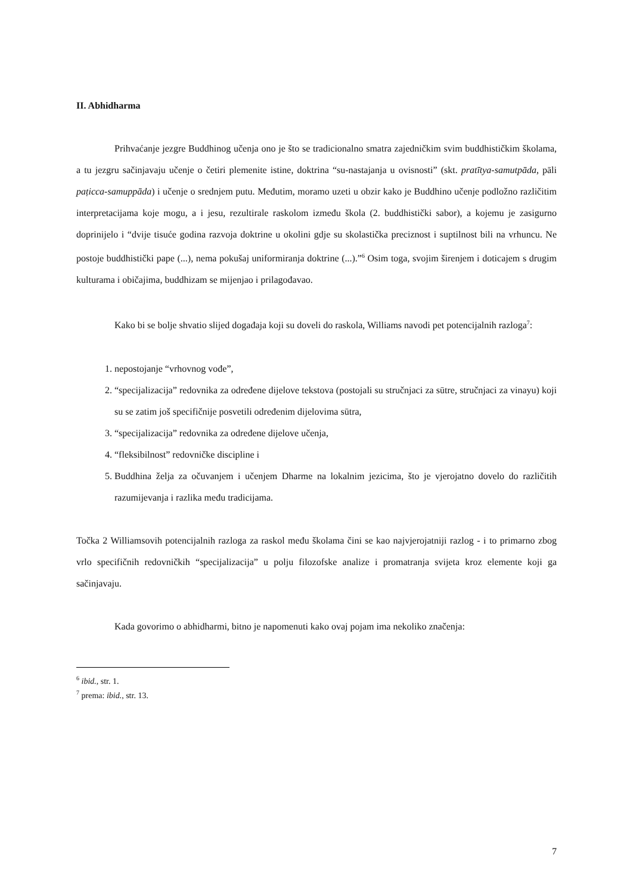II. Abhidharma
Prihvaćanje jezgre Buddhinog učenja ono je što se tradicionalno smatra zajedničkim svim buddhističkim školama, a tu jezgru sačinjavaju učenje o četiri plemenite istine, doktrina “su-nastajanja u ovisnosti” (skt. pratītya-samutpāda, pāli paṭicca-samuppāda) i učenje o srednjem putu. Međutim, moramo uzeti u obzir kako je Buddhino učenje podložno različitim interpretacijama koje mogu, a i jesu, rezultirale raskolom između škola (2. buddhistički sabor), a kojemu je zasigurno doprinijelo i “dvije tisuće godina razvoja doktrine u okolini gdje su skolastička preciznost i suptilnost bili na vrhuncu. Ne postoje buddhistički pape (...), nema pokušaj uniformiranja doktrine (...).”<sup>6</sup> Osim toga, svojim širenjem i doticajem s drugim kulturama i običajima, buddhizam se mijenjao i prilagođavao.
Kako bi se bolje shvatio slijed događaja koji su doveli do raskola, Williams navodi pet potencijalnih razloga<sup>7</sup>:
1. nepostojanje “vrhovnog vođe”,
2. “specijalizacija” redovnika za određene dijelove tekstova (postojali su stručnjaci za sūtre, stručnjaci za vinayu) koji su se zatim još specifičnije posvetili određenim dijelovima sūtra,
3. “specijalizacija” redovnika za određene dijelove učenja,
4. “fleksibilnost” redovničke discipline i
5. Buddhina želja za očuvanjem i učenjem Dharme na lokalnim jezicima, što je vjerojatno dovelo do različitih razumijevanja i razlika među tradicijama.
Točka 2 Williamsovih potencijalnih razloga za raskol među školama čini se kao najvjerojatniji razlog - i to primarno zbog vrlo specifičnih redovničkih “specijalizacija” u polju filozofske analize i promatranja svijeta kroz elemente koji ga sačinjavaju.
Kada govorimo o abhidharmi, bitno je napomenuti kako ovaj pojam ima nekoliko značenja:
<sup>6</sup> ibid., str. 1.
<sup>7</sup> prema: ibid., str. 13.
7